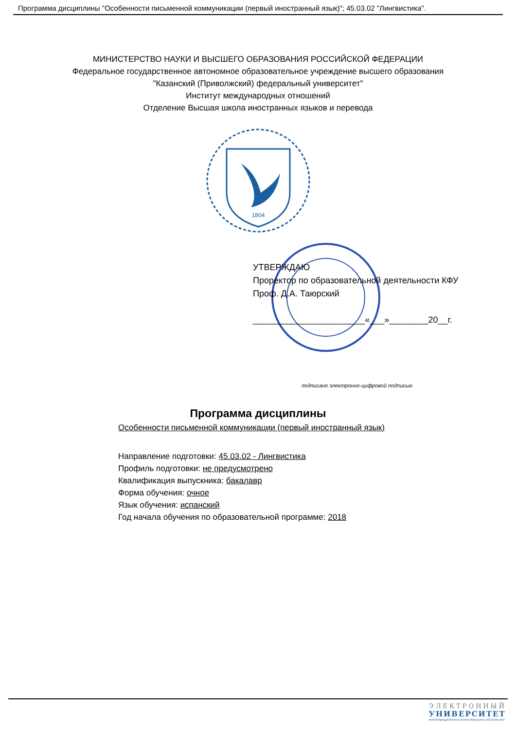Программа дисциплины "Особенности письменной коммуникации (первый иностранный язык)"; 45.03.02 "Лингвистика".
МИНИСТЕРСТВО НАУКИ И ВЫСШЕГО ОБРАЗОВАНИЯ РОССИЙСКОЙ ФЕДЕРАЦИИ
Федеральное государственное автономное образовательное учреждение высшего образования
"Казанский (Приволжский) федеральный университет"
Институт международных отношений
Отделение Высшая школа иностранных языков и перевода
1804
УТВЕРЖДАЮ
Проректор по образовательной деятельности КФУ
Проф. Д.А. Таюрский
_______________________«___»________20__г.
подписано электронно-цифровой подписью
Программа дисциплины
Особенности письменной коммуникации (первый иностранный язык)
Направление подготовки: 45.03.02 - Лингвистика
Профиль подготовки: не предусмотрено
Квалификация выпускника: бакалавр
Форма обучения: очное
Язык обучения: испанский
Год начала обучения по образовательной программе: 2018
ЭЛЕКТРОННЫЙ
УНИВЕРСИТЕТ
ИНФОРМАЦИОННО-АНАЛИТИЧЕСКАЯ СИСТЕМА КФУ